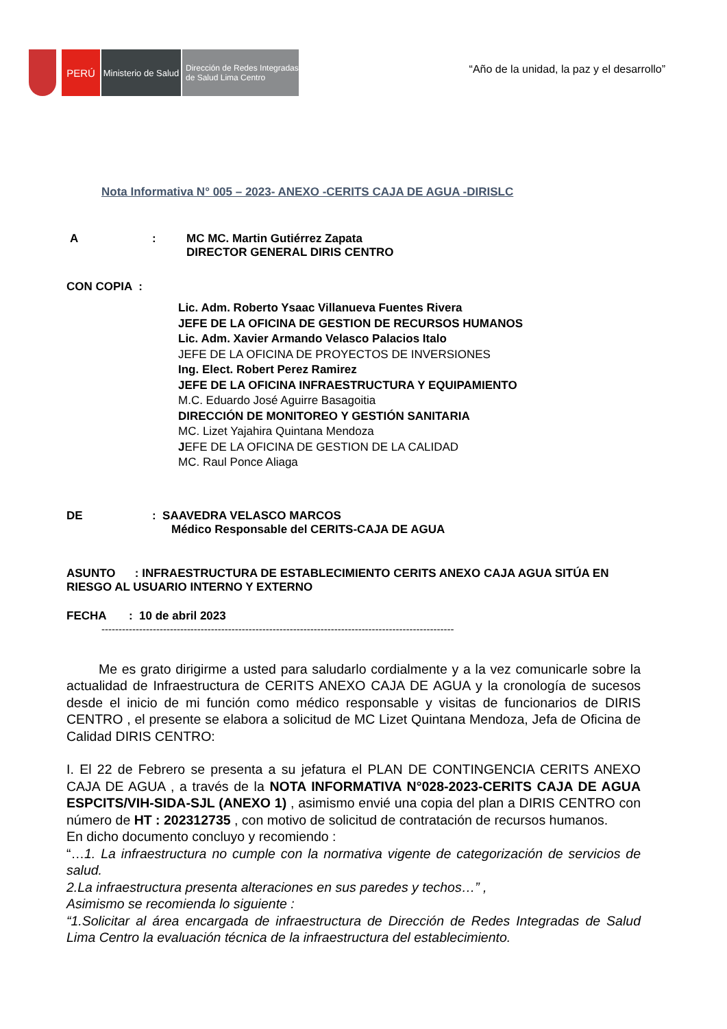PERÚ
Ministerio de Salud
Dirección de Redes Integradas
de Salud Lima Centro
“Año de la unidad, la paz y el desarrollo”
Nota Informativa N° 005 – 2023- ANEXO -CERITS CAJA DE AGUA -DIRISLC
A: MC MC. Martin Gutiérrez Zapata
DIRECTOR GENERAL DIRIS CENTRO
CON COPIA :
Lic. Adm. Roberto Ysaac Villanueva Fuentes Rivera
JEFE DE LA OFICINA DE GESTION DE RECURSOS HUMANOS
Lic. Adm. Xavier Armando Velasco Palacios Italo
JEFE DE LA OFICINA DE PROYECTOS DE INVERSIONES
Ing. Elect. Robert Perez Ramirez
JEFE DE LA OFICINA INFRAESTRUCTURA Y EQUIPAMIENTO
M.C. Eduardo José Aguirre Basagoitia
DIRECCIÓN DE MONITOREO Y GESTIÓN SANITARIA
MC. Lizet Yajahira Quintana Mendoza
JEFE DE LA OFICINA DE GESTION DE LA CALIDAD
MC. Raul Ponce Aliaga
DE: SAAVEDRA VELASCO MARCOS
Médico Responsable del CERITS-CAJA DE AGUA
ASUNTO : INFRAESTRUCTURA DE ESTABLECIMIENTO CERITS ANEXO CAJA AGUA SITÚA EN RIESGO AL USUARIO INTERNO Y EXTERNO
FECHA : 10 de abril 2023
-------------------------------------------------------------------------------------------------------
Me es grato dirigirme a usted para saludarlo cordialmente y a la vez comunicarle sobre la actualidad de Infraestructura de CERITS ANEXO CAJA DE AGUA y la cronología de sucesos desde el inicio de mi función como médico responsable y visitas de funcionarios de DIRIS CENTRO , el presente se elabora a solicitud de MC Lizet Quintana Mendoza, Jefa de Oficina de Calidad DIRIS CENTRO:
I. El 22 de Febrero se presenta a su jefatura el PLAN DE CONTINGENCIA CERITS ANEXO CAJA DE AGUA , a través de la NOTA INFORMATIVA N°028-2023-CERITS CAJA DE AGUA ESPCITS/VIH-SIDA-SJL (ANEXO 1) , asimismo envié una copia del plan a DIRIS CENTRO con número de HT : 202312735 , con motivo de solicitud de contratación de recursos humanos.
En dicho documento concluyo y recomiendo :
“…1. La infraestructura no cumple con la normativa vigente de categorización de servicios de salud.
2.La infraestructura presenta alteraciones en sus paredes y techos…” ,
Asimismo se recomienda lo siguiente :
“1.Solicitar al área encargada de infraestructura de Dirección de Redes Integradas de Salud Lima Centro la evaluación técnica de la infraestructura del establecimiento.